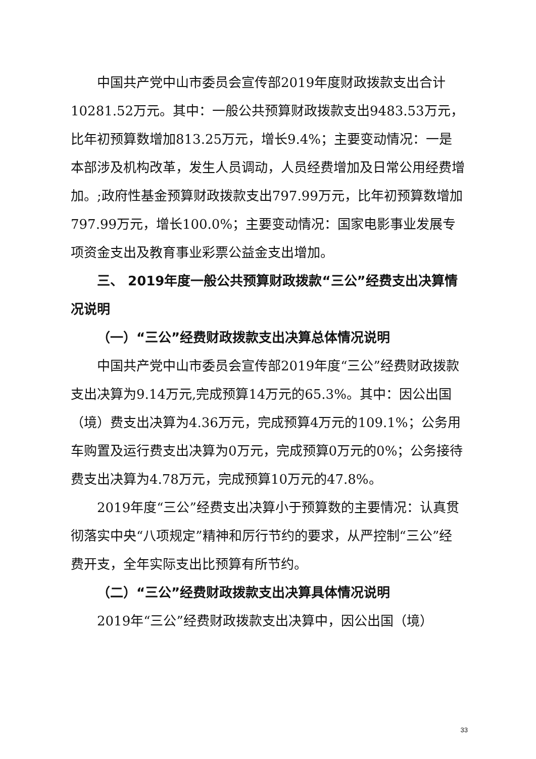中国共产党中山市委员会宣传部2019年度财政拨款支出合计10281.52万元。其中：一般公共预算财政拨款支出9483.53万元，比年初预算数增加813.25万元，增长9.4%；主要变动情况：一是本部涉及机构改革，发生人员调动，人员经费增加及日常公用经费增加。;政府性基金预算财政拨款支出797.99万元，比年初预算数增加797.99万元，增长100.0%；主要变动情况：国家电影事业发展专项资金支出及教育事业彩票公益金支出增加。
三、 2019年度一般公共预算财政拨款“三公”经费支出决算情况说明
（一）“三公”经费财政拨款支出决算总体情况说明
中国共产党中山市委员会宣传部2019年度“三公”经费财政拨款支出决算为9.14万元,完成预算14万元的65.3%。其中：因公出国（境）费支出决算为4.36万元，完成预算4万元的109.1%；公务用车购置及运行费支出决算为0万元，完成预算0万元的0%；公务接待费支出决算为4.78万元，完成预算10万元的47.8%。
2019年度“三公”经费支出决算小于预算数的主要情况：认真贯彻落实中央“八项规定”精神和厉行节约的要求，从严控制“三公”经费开支，全年实际支出比预算有所节约。
（二）“三公”经费财政拨款支出决算具体情况说明
2019年“三公”经费财政拨款支出决算中，因公出国（境）
33